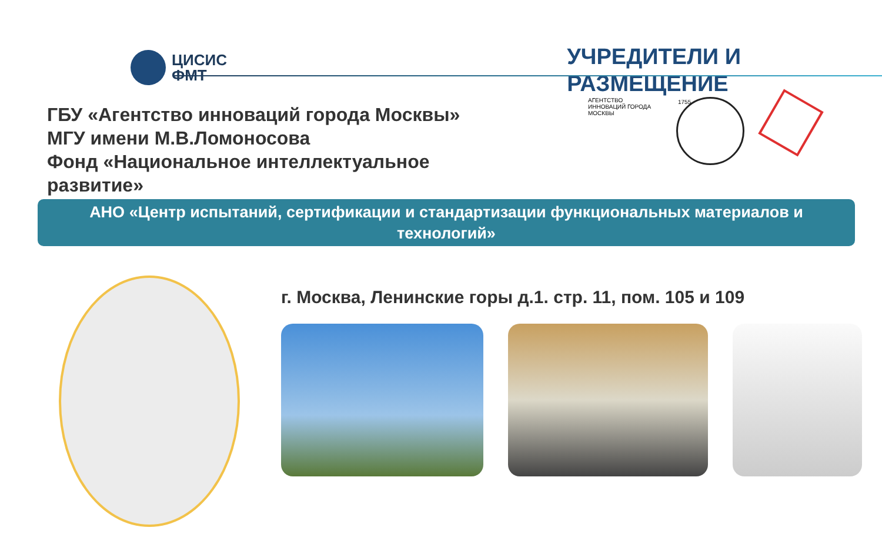ЦИСИС
ФМТ
УЧРЕДИТЕЛИ И
РАЗМЕЩЕНИЕ
ГБУ «Агентство инноваций города Москвы»
МГУ имени М.В.Ломоносова
Фонд «Национальное интеллектуальное развитие»
АГЕНТСТВО ИННОВАЦИЙ ГОРОДА МОСКВЫ
1755
АНО «Центр испытаний, сертификации и стандартизации функциональных материалов и технологий»
г. Москва, Ленинские горы д.1. стр. 11, пом. 105 и 109